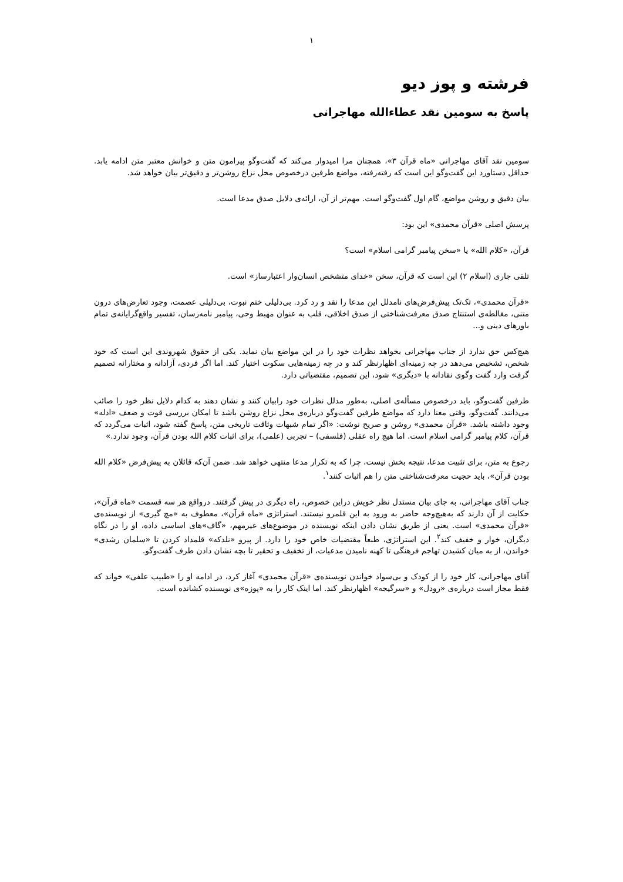۱
فرشته و پوز دیو
پاسخ به سومین نقد عطاءالله مهاجرانی
سومین نقد آقای مهاجرانی «ماه قرآن ۳»، همچنان مرا امیدوار می‌کند که گفت‌وگو پیرامون متن و خوانش معتبر متن ادامه یابد. حداقل دستاورد این گفت‌وگو این است که رفته‌رفته، مواضع طرفین درخصوص محل نزاع روشن‌تر و دقیق‌تر بیان خواهد شد.
بیان دقیق و روشن مواضع، گام اول گفت‌وگو است. مهم‌تر از آن، ارائه‌ی دلایل صدق مدعا است.
پرسش اصلی «قرآن محمدی» این بود:
قرآن، «کلام الله» یا «سخن پیامبر گرامی اسلام» است؟
تلقی جاری (اسلام ۲) این است که قرآن، سخن «خدای متشخص انسان‌وار اعتبارساز» است.
«قرآن محمدی»، تک‌تک پیش‌فرض‌های نامدلل این مدعا را نقد و رد کرد. بی‌دلیلی ختم نبوت، بی‌دلیلی عصمت، وجود تعارض‌های درون متنی، مغالطه‌ی استنتاج صدق معرفت‌شناختی از صدق اخلاقی، قلب به عنوان مهبط وحی، پیامبر نامه‌رسان، تفسیر واقع‌گرایانه‌ی تمام باورهای دینی و...
هیچ‌کس حق ندارد از جناب مهاجرانی بخواهد نظرات خود را در این مواضع بیان نماید. یکی از حقوق شهروندی این است که خود شخص، تشخیص می‌دهد در چه زمینه‌ای اظهارنظر کند و در چه زمینه‌هایی سکوت اختیار کند. اما اگر فردی، آزادانه و مختارانه تصمیم گرفت وارد گفت وگوی نقادانه با «دیگری» شود، این تصمیم، مقتضیاتی دارد.
طرفین گفت‌وگو، باید درخصوص مسأله‌ی اصلی، به‌طور مدلل نظرات خود رابیان کنند و نشان دهند به کدام دلایل نظر خود را صائب می‌دانند. گفت‌وگو، وقتی معنا دارد که مواضع طرفین گفت‌وگو درباره‌ی محل نزاع روشن باشد تا امکان بررسی قوت و ضعف «ادله» وجود داشته باشد. «قرآن محمدی» روشن و صریح نوشت: «اگر تمام شبهات وثاقت تاریخی متن، پاسخ گفته شود، اثبات می‌گردد که قرآن، کلام پیامبر گرامی اسلام است. اما هیچ راه عقلی (فلسفی) – تجربی (علمی)، برای اثبات کلام الله بودن قرآن، وجود ندارد.»
رجوع به متن، برای تثبیت مدعا، نتیجه بخش نیست، چرا که به تکرار مدعا منتهی خواهد شد. ضمن آن‌که قائلان به پیش‌فرض «کلام الله بودن قرآن»، باید حجیت معرفت‌شناختی متن را هم اثبات کنند<sup>۱</sup>.
جناب آقای مهاجرانی، به جای بیان مستدل نظر خویش دراین خصوص، راه دیگری در پیش گرفتند. درواقع هر سه قسمت «ماه قرآن»، حکایت از آن دارند که به‌هیچ‌وجه حاضر به ورود به این قلمرو نیستند. استراتژی «ماه قرآن»، معطوف به «مچ گیری» از نویسنده‌ی «قرآن محمدی» است. یعنی از طریق نشان دادن اینکه نویسنده در موضوع‌های غیرمهم، «گاف»های اساسی داده، او را در نگاه دیگران، خوار و خفیف کند<sup>۲</sup>. این استراتژی، طبعاً مقتضیات خاص خود را دارد. از پیرو «نلدکه» قلمداد کردن تا «سلمان رشدی» خواندن، از به میان کشیدن تهاجم فرهنگی تا کهنه نامیدن مدعیات، از تخفیف و تحقیر تا بچه نشان دادن طرف گفت‌وگو.
آقای مهاجرانی، کار خود را از کودک و بی‌سواد خواندن نویسنده‌ی «قرآن محمدی» آغاز کرد، در ادامه او را «طبیب علفی» خواند که فقط مجاز است درباره‌ی «رودل» و «سرگیجه» اظهارنظر کند. اما اینک کار را به «پوزه»ی نویسنده کشانده است.